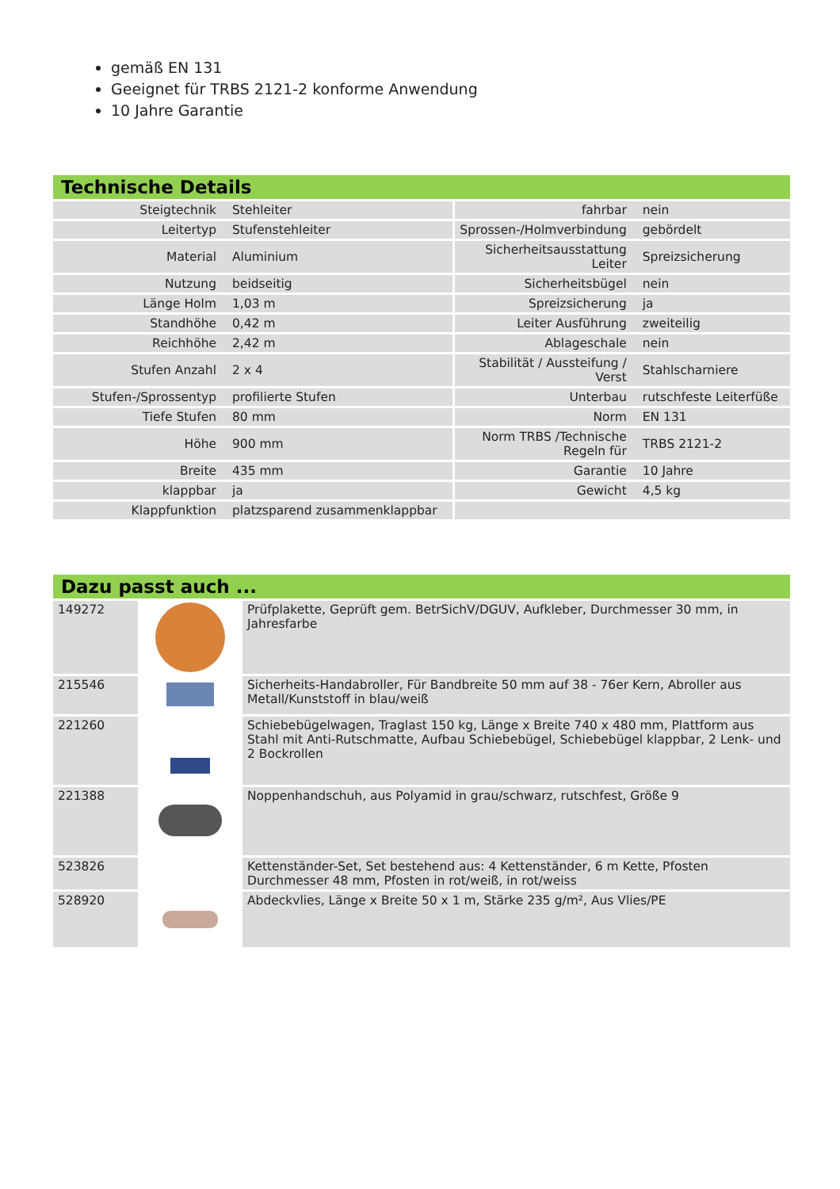gemäß EN 131
Geeignet für TRBS 2121-2 konforme Anwendung
10 Jahre Garantie
Technische Details
| Steigtechnik | Stehleiter | fahrbar | nein |
| Leitertyp | Stufenstehleiter | Sprossen-/Holmverbindung | gebördelt |
| Material | Aluminium | Sicherheitsausstattung Leiter | Spreizsicherung |
| Nutzung | beidseitig | Sicherheitsbügel | nein |
| Länge Holm | 1,03 m | Spreizsicherung | ja |
| Standhöhe | 0,42 m | Leiter Ausführung | zweiteilig |
| Reichhöhe | 2,42 m | Ablageschale | nein |
| Stufen Anzahl | 2 x 4 | Stabilität / Aussteifung / Verst | Stahlscharniere |
| Stufen-/Sprossentyp | profilierte Stufen | Unterbau | rutschfeste Leiterfüße |
| Tiefe Stufen | 80 mm | Norm | EN 131 |
| Höhe | 900 mm | Norm TRBS /Technische Regeln für | TRBS 2121-2 |
| Breite | 435 mm | Garantie | 10 Jahre |
| klappbar | ja | Gewicht | 4,5 kg |
| Klappfunktion | platzsparend zusammenklappbar | | |
Dazu passt auch ...
| 149272 | | Prüfplakette, Geprüft gem. BetrSichV/DGUV, Aufkleber, Durchmesser 30 mm, in Jahresfarbe |
| 215546 | | Sicherheits-Handabroller, Für Bandbreite 50 mm auf 38 - 76er Kern, Abroller aus Metall/Kunststoff in blau/weiß |
| 221260 | | Schiebebügelwagen, Traglast 150 kg, Länge x Breite 740 x 480 mm, Plattform aus Stahl mit Anti-Rutschmatte, Aufbau Schiebebügel, Schiebebügel klappbar, 2 Lenk- und 2 Bockrollen |
| 221388 | | Noppenhandschuh, aus Polyamid in grau/schwarz, rutschfest, Größe 9 |
| 523826 | | Kettenständer-Set, Set bestehend aus: 4 Kettenständer, 6 m Kette, Pfosten Durchmesser 48 mm, Pfosten in rot/weiß, in rot/weiss |
| 528920 | | Abdeckvlies, Länge x Breite 50 x 1 m, Stärke 235 g/m², Aus Vlies/PE |